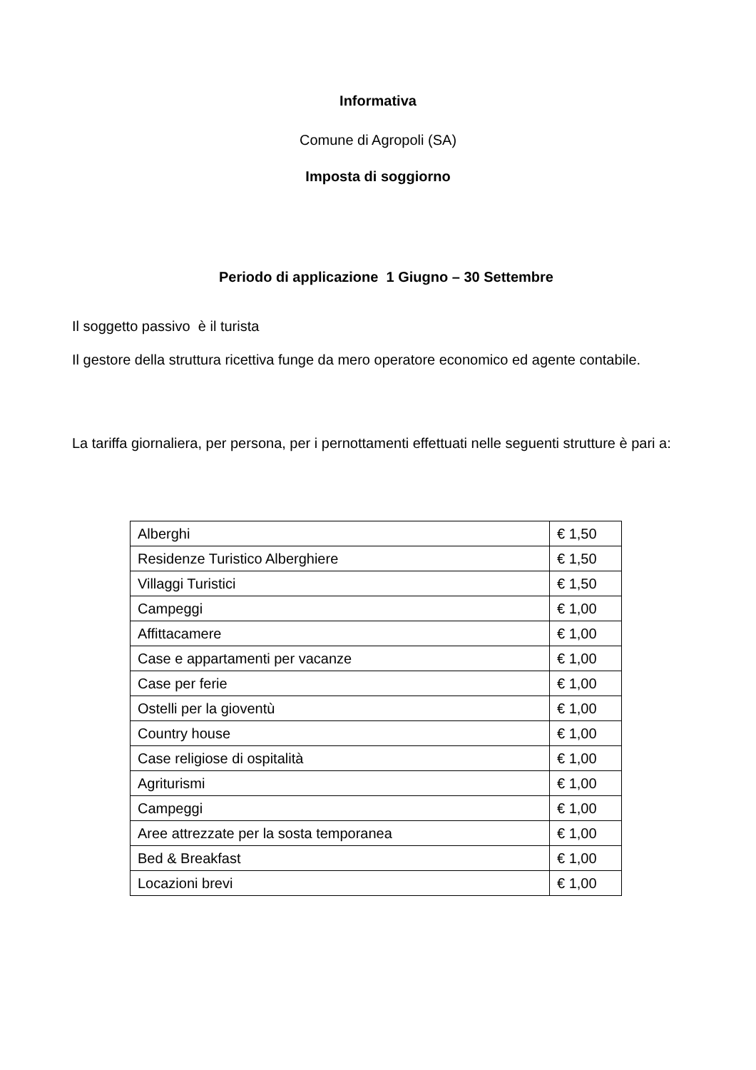Informativa
Comune di Agropoli (SA)
Imposta di soggiorno
Periodo di applicazione 1 Giugno – 30 Settembre
Il soggetto passivo è il turista
Il gestore della struttura ricettiva funge da mero operatore economico ed agente contabile.
La tariffa giornaliera, per persona, per i pernottamenti effettuati nelle seguenti strutture è pari a:
| Alberghi | € 1,50 |
| Residenze Turistico Alberghiere | € 1,50 |
| Villaggi Turistici | € 1,50 |
| Campeggi | € 1,00 |
| Affittacamere | € 1,00 |
| Case e appartamenti per vacanze | € 1,00 |
| Case per ferie | € 1,00 |
| Ostelli per la gioventù | € 1,00 |
| Country house | € 1,00 |
| Case religiose di ospitalità | € 1,00 |
| Agriturismi | € 1,00 |
| Campeggi | € 1,00 |
| Aree attrezzate per la sosta temporanea | € 1,00 |
| Bed & Breakfast | € 1,00 |
| Locazioni brevi | € 1,00 |